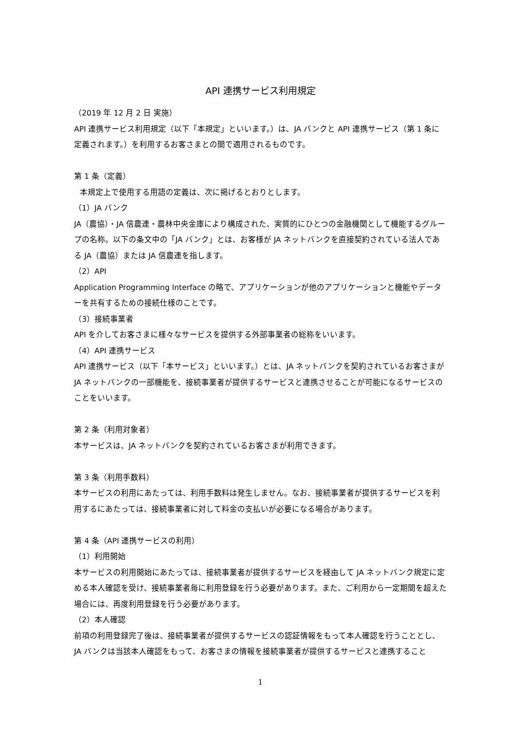API 連携サービス利用規定
（2019 年 12 月 2 日 実施）
API 連携サービス利用規定（以下「本規定」といいます。）は、JA バンクと API 連携サービス（第 1 条に定義されます。）を利用するお客さまとの間で適用されるものです。
第 1 条（定義）
本規定上で使用する用語の定義は、次に掲げるとおりとします。
（1）JA バンク
JA（農協）・JA 信農連・農林中央金庫により構成された、実質的にひとつの金融機関として機能するグループの名称。以下の条文中の「JA バンク」とは、お客様が JA ネットバンクを直接契約されている法人である JA（農協）または JA 信農連を指します。
（2）API
Application Programming Interface の略で、アプリケーションが他のアプリケーションと機能やデーターを共有するための接続仕様のことです。
（3）接続事業者
API を介してお客さまに様々なサービスを提供する外部事業者の総称をいいます。
（4）API 連携サービス
API 連携サービス（以下「本サービス」といいます。）とは、JA ネットバンクを契約されているお客さまが JA ネットバンクの一部機能を、接続事業者が提供するサービスと連携させることが可能になるサービスのことをいいます。
第 2 条（利用対象者）
本サービスは、JA ネットバンクを契約されているお客さまが利用できます。
第 3 条（利用手数料）
本サービスの利用にあたっては、利用手数料は発生しません。なお、接続事業者が提供するサービスを利用するにあたっては、接続事業者に対して料金の支払いが必要になる場合があります。
第 4 条（API 連携サービスの利用）
（1）利用開始
本サービスの利用開始にあたっては、接続事業者が提供するサービスを経由して JA ネットバンク規定に定める本人確認を受け、接続事業者毎に利用登録を行う必要があります。また、ご利用から一定期間を超えた場合には、再度利用登録を行う必要があります。
（2）本人確認
前項の利用登録完了後は、接続事業者が提供するサービスの認証情報をもって本人確認を行うこととし、JA バンクは当該本人確認をもって、お客さまの情報を接続事業者が提供するサービスと連携すること
1